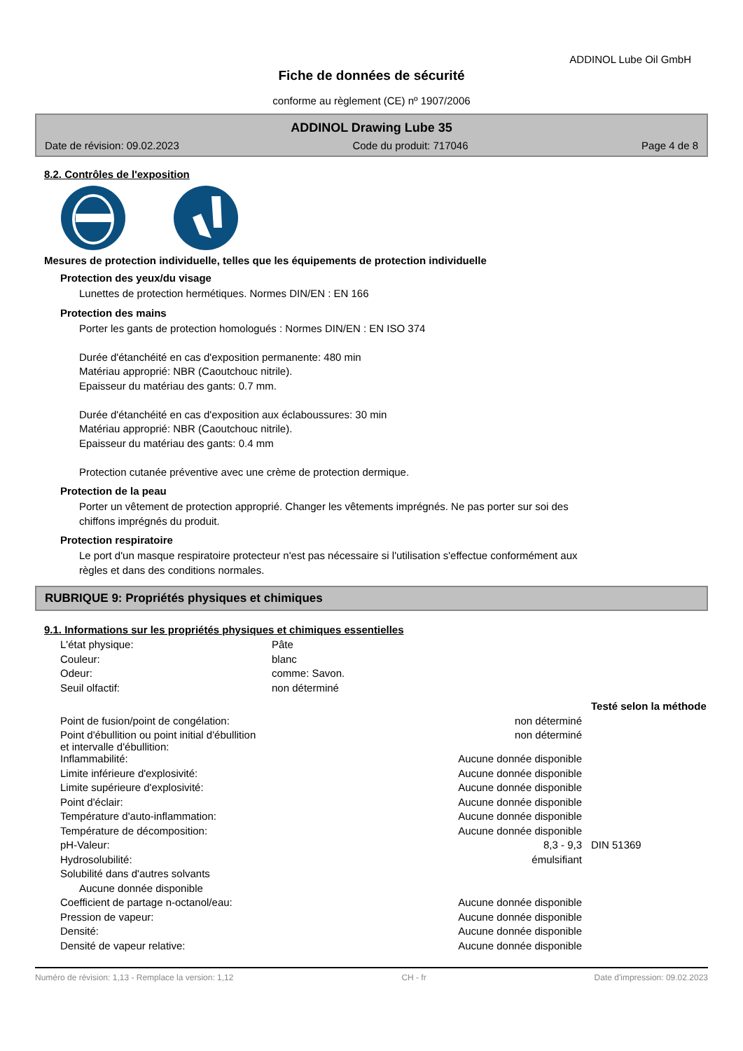ADDINOL Lube Oil GmbH
Fiche de données de sécurité
conforme au règlement (CE) nº 1907/2006
ADDINOL Drawing Lube 35
Date de révision: 09.02.2023 Code du produit: 717046 Page 4 de 8
8.2. Contrôles de l'exposition
Mesures de protection individuelle, telles que les équipements de protection individuelle
Protection des yeux/du visage
Lunettes de protection hermétiques. Normes DIN/EN : EN 166
Protection des mains
Porter les gants de protection homologués : Normes DIN/EN : EN ISO 374
Durée d'étanchéité en cas d'exposition permanente: 480 min
Matériau approprié: NBR (Caoutchouc nitrile).
Epaisseur du matériau des gants: 0.7 mm.
Durée d'étanchéité en cas d'exposition aux éclaboussures: 30 min
Matériau approprié: NBR (Caoutchouc nitrile).
Epaisseur du matériau des gants: 0.4 mm
Protection cutanée préventive avec une crème de protection dermique.
Protection de la peau
Porter un vêtement de protection approprié. Changer les vêtements imprégnés. Ne pas porter sur soi des
chiffons imprégnés du produit.
Protection respiratoire
Le port d'un masque respiratoire protecteur n'est pas nécessaire si l'utilisation s'effectue conformément aux
règles et dans des conditions normales.
RUBRIQUE 9: Propriétés physiques et chimiques
9.1. Informations sur les propriétés physiques et chimiques essentielles
| L'état physique: | Pâte |
| Couleur: | blanc |
| Odeur: | comme: Savon. |
| Seuil olfactif: | non déterminé |
| | | Testé selon la méthode |
| Point de fusion/point de congélation: | non déterminé | |
| Point d'ébullition ou point initial d'ébullition et intervalle d'ébullition: | non déterminé | |
| Inflammabilité: | Aucune donnée disponible | |
| Limite inférieure d'explosivité: | Aucune donnée disponible | |
| Limite supérieure d'explosivité: | Aucune donnée disponible | |
| Point d'éclair: | Aucune donnée disponible | |
| Température d'auto-inflammation: | Aucune donnée disponible | |
| Température de décomposition: | Aucune donnée disponible | |
| pH-Valeur: | 8,3 - 9,3 | DIN 51369 |
| Hydrosolubilité: | émulsifiant | |
| Solubilité dans d'autres solvants | | |
| Aucune donnée disponible | | |
| Coefficient de partage n-octanol/eau: | Aucune donnée disponible | |
| Pression de vapeur: | Aucune donnée disponible | |
| Densité: | Aucune donnée disponible | |
| Densité de vapeur relative: | Aucune donnée disponible | |
Numéro de révision: 1,13 - Remplace la version: 1,12 CH - fr Date d'impression: 09.02.2023